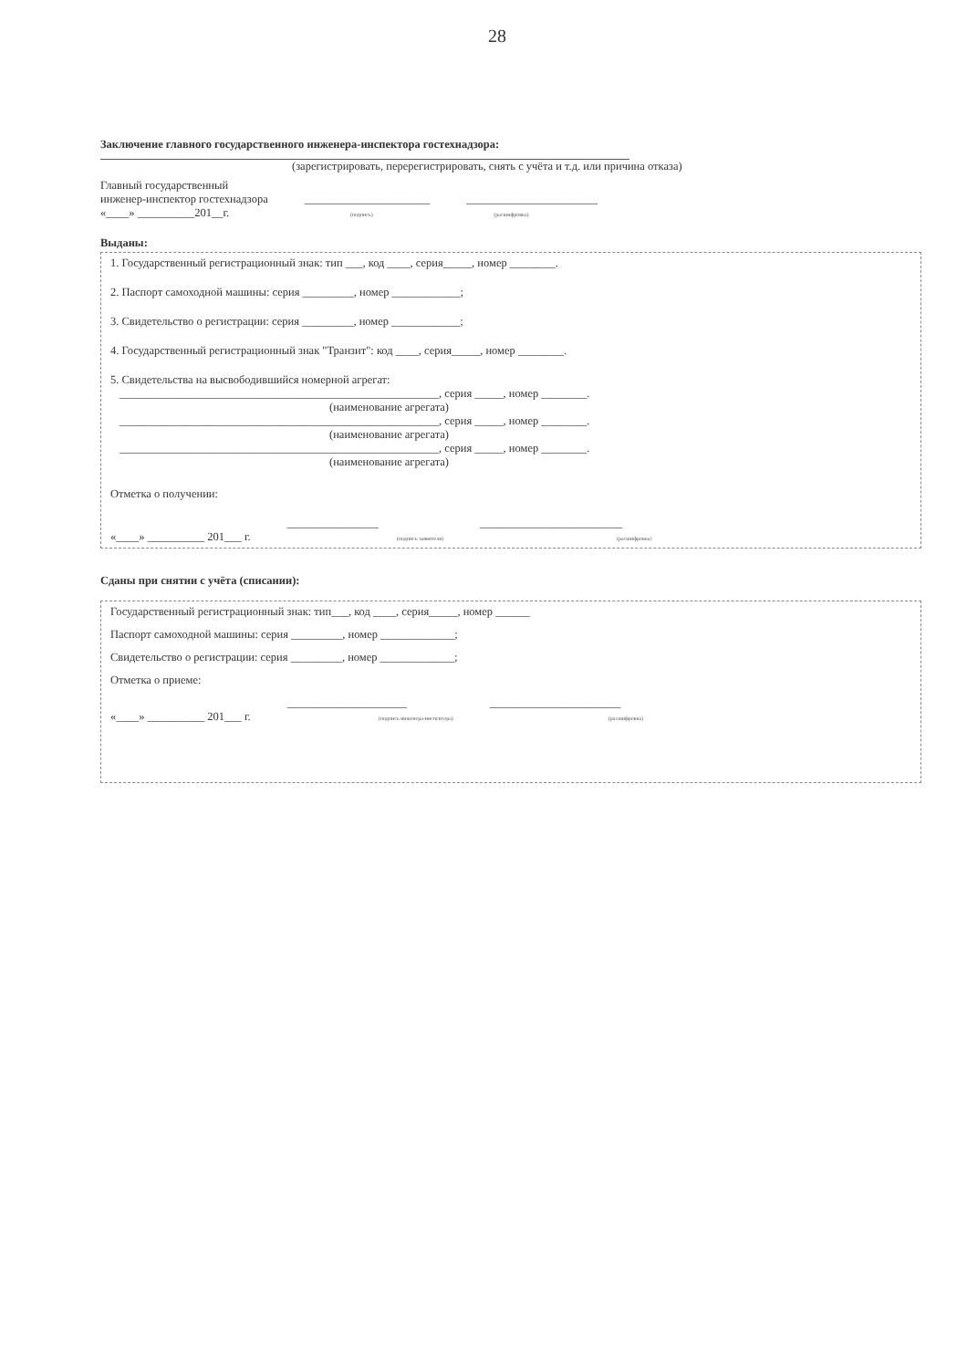28
Заключение главного государственного инженера-инспектора гостехнадзора:
(зарегистрировать, перерегистрировать, снять с учёта и т.д. или причина отказа)
Главный государственный
инженер-инспектор гостехнадзора
«____» __________201__г.
______________________
(подпись)
_______________________
(расшифровка)
Выданы:
1. Государственный регистрационный знак: тип ___, код ____, серия_____, номер ________.
2. Паспорт самоходной машины: серия _________, номер ____________;
3. Свидетельство о регистрации: серия _________, номер ____________;
4. Государственный регистрационный знак "Транзит": код ____, серия_____, номер ________.
5. Свидетельства на высвободившийся номерной агрегат:
________________________________________________________, серия _____, номер ________.
(наименование агрегата)
________________________________________________________, серия _____, номер ________.
(наименование агрегата)
________________________________________________________, серия _____, номер ________.
(наименование агрегата)
Отметка о получении:
«____» __________ 201___ г.
________________
(подпись заявителя)
_________________________
(расшифровка)
Сданы при снятии с учёта (списании):
Государственный регистрационный знак: тип___, код ____, серия_____, номер ______
Паспорт самоходной машины: серия _________, номер _____________;
Свидетельство о регистрации: серия _________, номер _____________;
Отметка о приеме:
«____» __________ 201___ г.
_____________________
(подпись инженера-инспектора)
_______________________
(расшифровка)